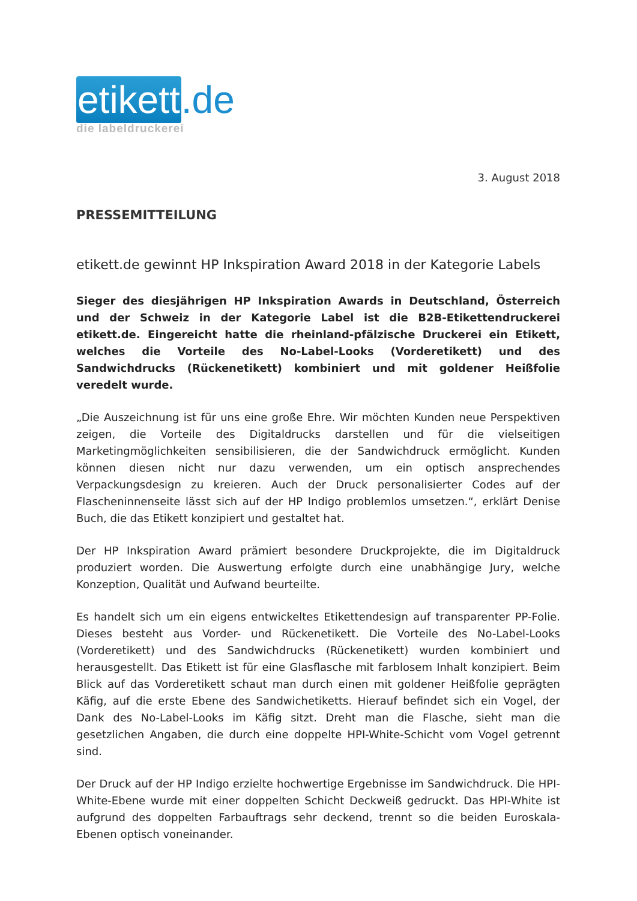etikett.de
die labeldruckerei
3. August 2018
PRESSEMITTEILUNG
etikett.de gewinnt HP Inkspiration Award 2018 in der Kategorie Labels
Sieger des diesjährigen HP Inkspiration Awards in Deutschland, Österreich und der Schweiz in der Kategorie Label ist die B2B-Etikettendruckerei etikett.de. Eingereicht hatte die rheinland-pfälzische Druckerei ein Etikett, welches die Vorteile des No-Label-Looks (Vorderetikett) und des Sandwichdrucks (Rückenetikett) kombiniert und mit goldener Heißfolie veredelt wurde.
„Die Auszeichnung ist für uns eine große Ehre. Wir möchten Kunden neue Perspektiven zeigen, die Vorteile des Digitaldrucks darstellen und für die vielseitigen Marketingmöglichkeiten sensibilisieren, die der Sandwichdruck ermöglicht. Kunden können diesen nicht nur dazu verwenden, um ein optisch ansprechendes Verpackungsdesign zu kreieren. Auch der Druck personalisierter Codes auf der Flascheninnenseite lässt sich auf der HP Indigo problemlos umsetzen.“, erklärt Denise Buch, die das Etikett konzipiert und gestaltet hat.
Der HP Inkspiration Award prämiert besondere Druckprojekte, die im Digitaldruck produziert worden. Die Auswertung erfolgte durch eine unabhängige Jury, welche Konzeption, Qualität und Aufwand beurteilte.
Es handelt sich um ein eigens entwickeltes Etikettendesign auf transparenter PP-Folie. Dieses besteht aus Vorder- und Rückenetikett. Die Vorteile des No-Label-Looks (Vorderetikett) und des Sandwichdrucks (Rückenetikett) wurden kombiniert und herausgestellt. Das Etikett ist für eine Glasflasche mit farblosem Inhalt konzipiert. Beim Blick auf das Vorderetikett schaut man durch einen mit goldener Heißfolie geprägten Käfig, auf die erste Ebene des Sandwichetiketts. Hierauf befindet sich ein Vogel, der Dank des No-Label-Looks im Käfig sitzt. Dreht man die Flasche, sieht man die gesetzlichen Angaben, die durch eine doppelte HPI-White-Schicht vom Vogel getrennt sind.
Der Druck auf der HP Indigo erzielte hochwertige Ergebnisse im Sandwichdruck. Die HPI-White-Ebene wurde mit einer doppelten Schicht Deckweiß gedruckt. Das HPI-White ist aufgrund des doppelten Farbauftrags sehr deckend, trennt so die beiden Euroskala-Ebenen optisch voneinander.